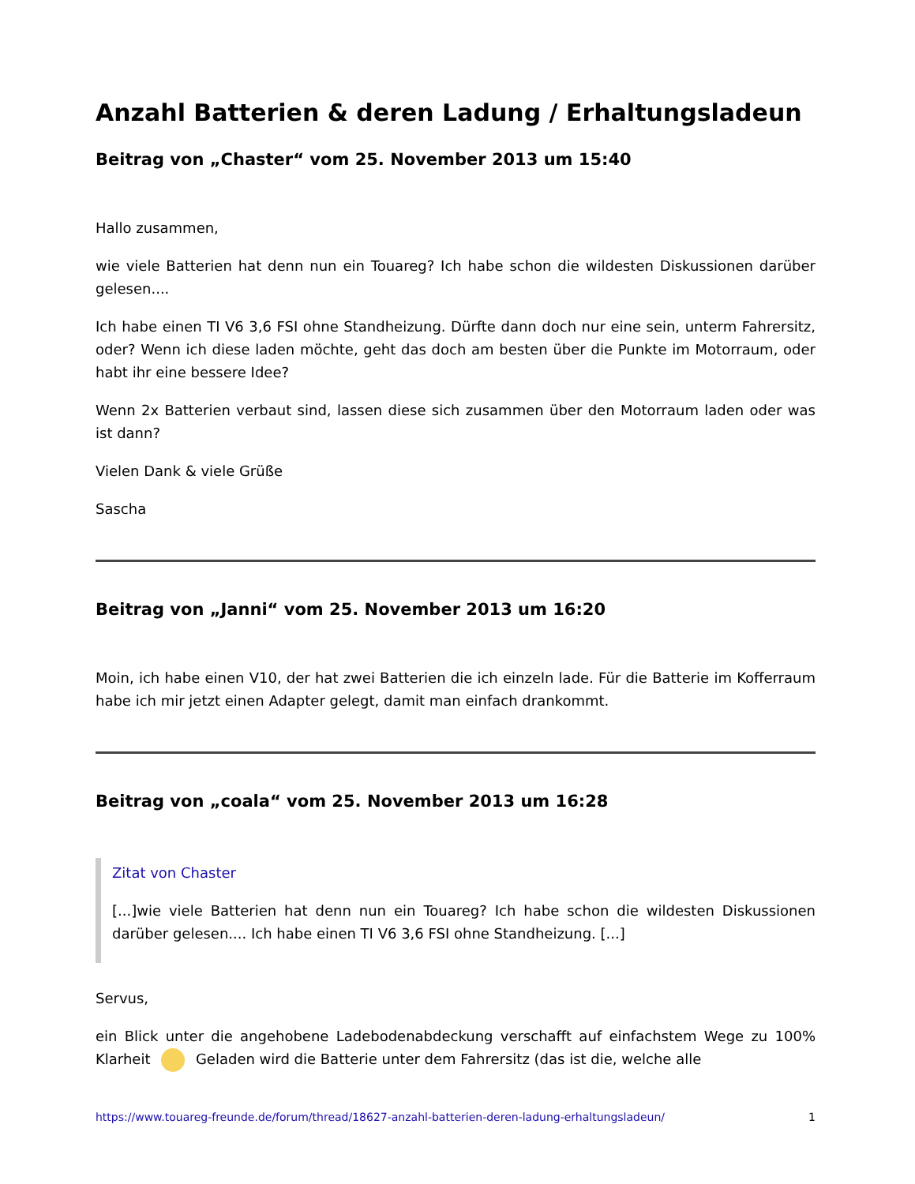Anzahl Batterien & deren Ladung / Erhaltungsladeun
Beitrag von „Chaster“ vom 25. November 2013 um 15:40
Hallo zusammen,
wie viele Batterien hat denn nun ein Touareg? Ich habe schon die wildesten Diskussionen darüber gelesen....
Ich habe einen TI V6 3,6 FSI ohne Standheizung. Dürfte dann doch nur eine sein, unterm Fahrersitz, oder? Wenn ich diese laden möchte, geht das doch am besten über die Punkte im Motorraum, oder habt ihr eine bessere Idee?
Wenn 2x Batterien verbaut sind, lassen diese sich zusammen über den Motorraum laden oder was ist dann?
Vielen Dank & viele Grüße
Sascha
Beitrag von „Janni“ vom 25. November 2013 um 16:20
Moin, ich habe einen V10, der hat zwei Batterien die ich einzeln lade. Für die Batterie im Kofferraum habe ich mir jetzt einen Adapter gelegt, damit man einfach drankommt.
Beitrag von „coala“ vom 25. November 2013 um 16:28
Zitat von Chaster
[...]wie viele Batterien hat denn nun ein Touareg? Ich habe schon die wildesten Diskussionen darüber gelesen.... Ich habe einen TI V6 3,6 FSI ohne Standheizung. [...]
Servus,
ein Blick unter die angehobene Ladebodenabdeckung verschafft auf einfachstem Wege zu 100% Klarheit Geladen wird die Batterie unter dem Fahrersitz (das ist die, welche alle
https://www.touareg-freunde.de/forum/thread/18627-anzahl-batterien-deren-ladung-erhaltungsladeun/ 1